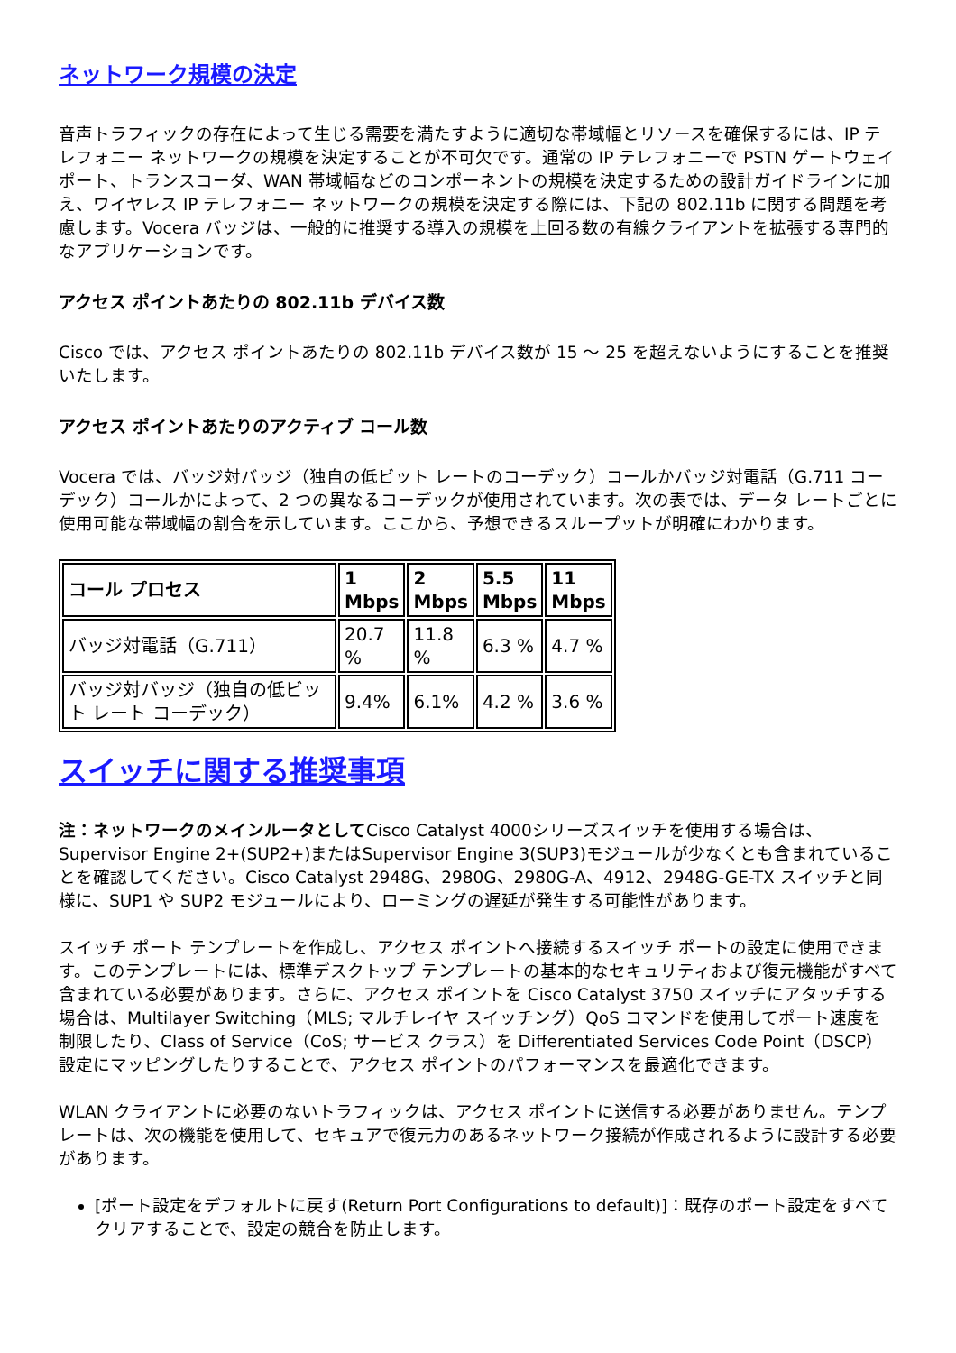ネットワーク規模の決定
音声トラフィックの存在によって生じる需要を満たすように適切な帯域幅とリソースを確保するには、IP テレフォニー ネットワークの規模を決定することが不可欠です。通常の IP テレフォニーで PSTN ゲートウェイ ポート、トランスコーダ、WAN 帯域幅などのコンポーネントの規模を決定するための設計ガイドラインに加え、ワイヤレス IP テレフォニー ネットワークの規模を決定する際には、下記の 802.11b に関する問題を考慮します。Vocera バッジは、一般的に推奨する導入の規模を上回る数の有線クライアントを拡張する専門的なアプリケーションです。
アクセス ポイントあたりの 802.11b デバイス数
Cisco では、アクセス ポイントあたりの 802.11b デバイス数が 15 ～ 25 を超えないようにすることを推奨いたします。
アクセス ポイントあたりのアクティブ コール数
Vocera では、バッジ対バッジ（独自の低ビット レートのコーデック）コールかバッジ対電話（G.711 コーデック）コールかによって、2 つの異なるコーデックが使用されています。次の表では、データ レートごとに使用可能な帯域幅の割合を示しています。ここから、予想できるスループットが明確にわかります。
| コール プロセス | 1 Mbps | 2 Mbps | 5.5 Mbps | 11 Mbps |
| --- | --- | --- | --- | --- |
| バッジ対電話（G.711） | 20.7 % | 11.8 % | 6.3 % | 4.7 % |
| バッジ対バッジ（独自の低ビット レート コーデック） | 9.4% | 6.1% | 4.2 % | 3.6 % |
スイッチに関する推奨事項
注：ネットワークのメインルータとしてCisco Catalyst 4000シリーズスイッチを使用する場合は、Supervisor Engine 2+(SUP2+)またはSupervisor Engine 3(SUP3)モジュールが少なくとも含まれていることを確認してください。Cisco Catalyst 2948G、2980G、2980G-A、4912、2948G-GE-TX スイッチと同様に、SUP1 や SUP2 モジュールにより、ローミングの遅延が発生する可能性があります。
スイッチ ポート テンプレートを作成し、アクセス ポイントへ接続するスイッチ ポートの設定に使用できます。このテンプレートには、標準デスクトップ テンプレートの基本的なセキュリティおよび復元機能がすべて含まれている必要があります。さらに、アクセス ポイントを Cisco Catalyst 3750 スイッチにアタッチする場合は、Multilayer Switching（MLS; マルチレイヤ スイッチング）QoS コマンドを使用してポート速度を制限したり、Class of Service（CoS; サービス クラス）を Differentiated Services Code Point（DSCP）設定にマッピングしたりすることで、アクセス ポイントのパフォーマンスを最適化できます。
WLAN クライアントに必要のないトラフィックは、アクセス ポイントに送信する必要がありません。テンプレートは、次の機能を使用して、セキュアで復元力のあるネットワーク接続が作成されるように設計する必要があります。
[ポート設定をデフォルトに戻す(Return Port Configurations to default)]：既存のポート設定をすべてクリアすることで、設定の競合を防止します。